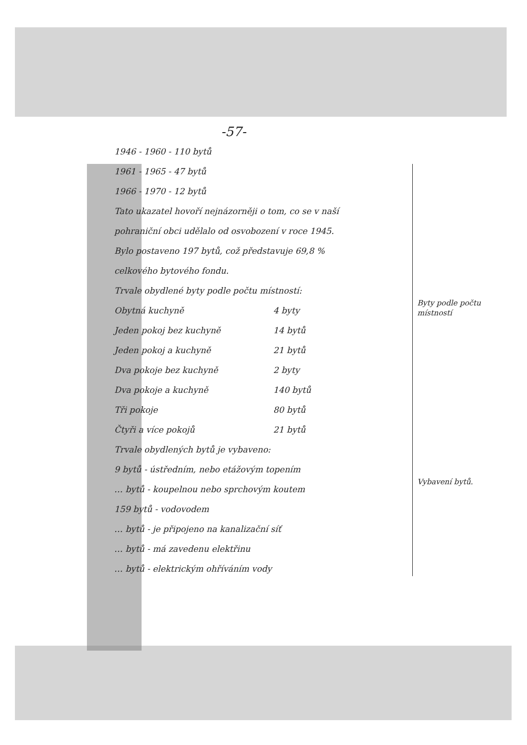-57-
1946 - 1960 - 110 bytů
1961 - 1965 - 47 bytů
1966 - 1970 - 12 bytů
Tato ukazatel hovoří nejnázorněji o tom, co se v naší
pohraniční obci udělalo od osvobození v roce 1945.
Bylo postaveno 197 bytů, což představuje 69,8 %
celkového bytového fondu.
Trvale obydlené byty podle počtu místností:
Obytná kuchyně 4 byty
Jeden pokoj bez kuchyně 14 bytů
Jeden pokoj a kuchyně 21 bytů
Dva pokoje bez kuchyně 2 byty
Dva pokoje a kuchyně 140 bytů
Tři pokoje 80 bytů
Čtyři a více pokojů 21 bytů
Trvale obydlených bytů je vybaveno:
9 bytů - ústředním, nebo etážovým topením
… bytů - koupelnou nebo sprchovým koutem
159 bytů - vodovodem
… bytů - je připojeno na kanalizační síť
… bytů - má zavedenu elektřinu
… bytů - elektrickým ohříváním vody
Byty podle počtu místností
Vybavení bytů.